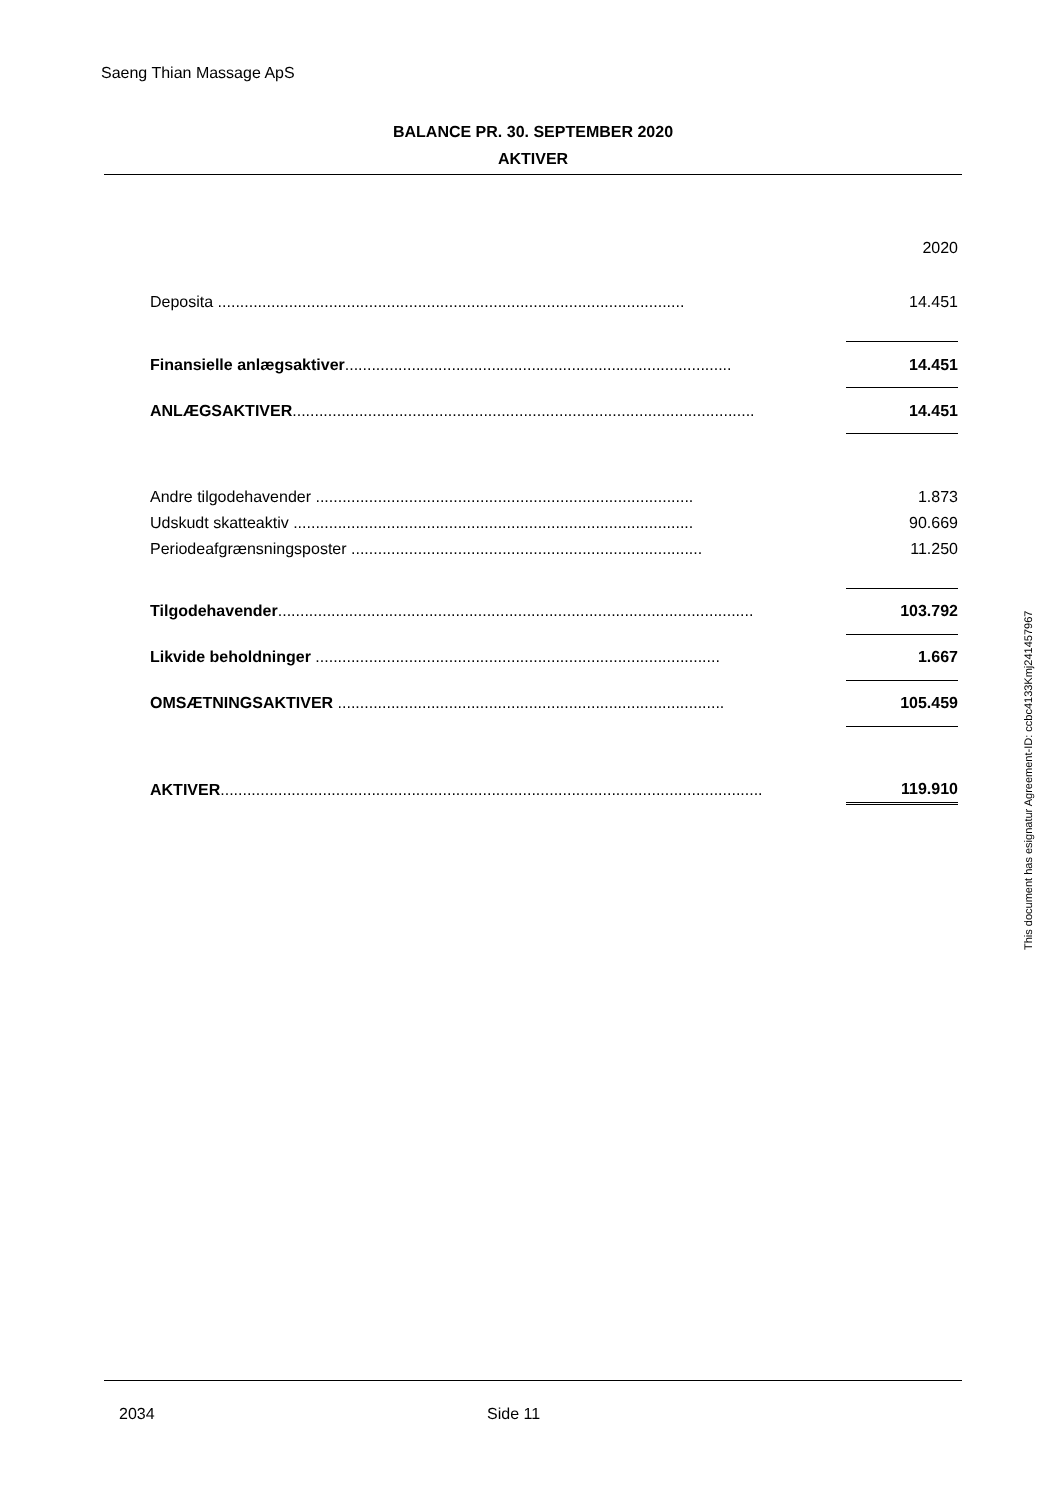Saeng Thian Massage ApS
BALANCE PR. 30. SEPTEMBER 2020
AKTIVER
| | | 2020 |
| Deposita ......................................................................................................... | | 14.451 |
| Finansielle anlægsaktiver ....................................................................................... | | 14.451 |
| ANLÆGSAKTIVER ........................................................................................................ | | 14.451 |
| Andre tilgodehavender ..................................................................................... | | 1.873 |
| Udskudt skatteaktiv .......................................................................................... | | 90.669 |
| Periodeafgrænsningsposter ............................................................................... | | 11.250 |
| Tilgodehavender ........................................................................................................... | | 103.792 |
| Likvide beholdninger ........................................................................................... | | 1.667 |
| OMSÆTNINGSAKTIVER ....................................................................................... | | 105.459 |
| AKTIVER .......................................................................................................................... | | 119.910 |
This document has esignatur Agreement-ID: ccbc4133Kmj241457967
2034 Side 11